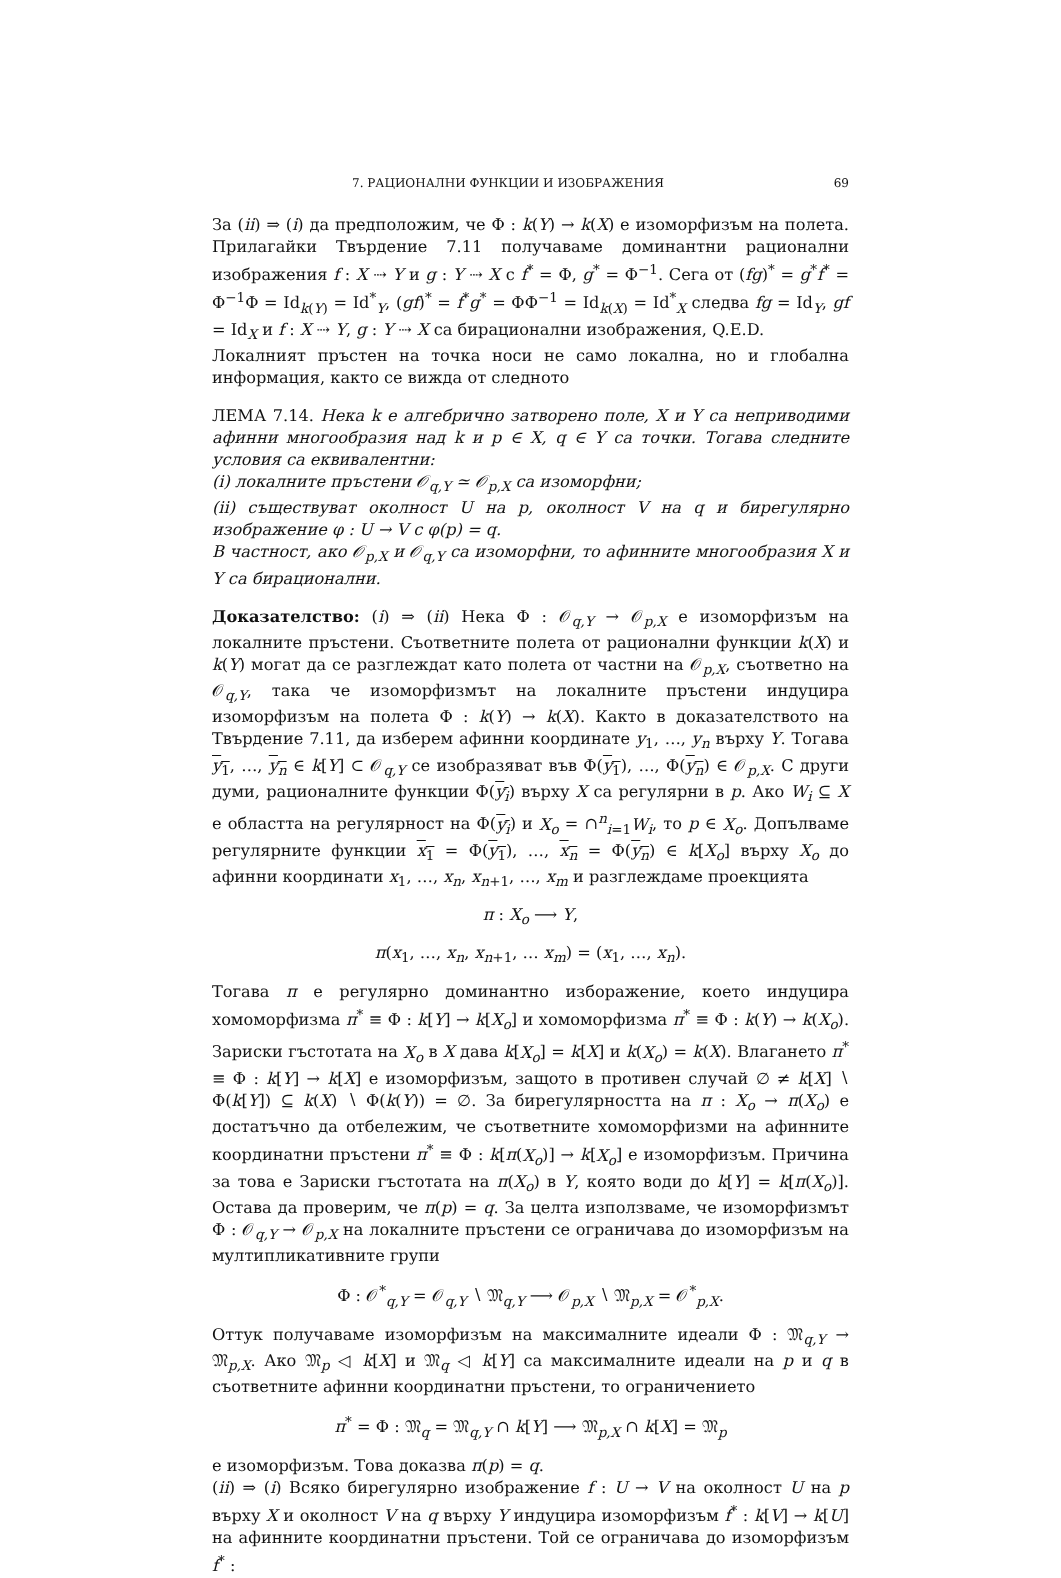7. РАЦИОНАЛНИ ФУНКЦИИ И ИЗОБРАЖЕНИЯ 69
За (ii) ⇒ (i) да предположим, че Φ : k(Y) → k(X) е изоморфизъм на полета. Прилагайки Твърдение 7.11 получаваме доминантни рационални изображения f : X ⇢ Y и g : Y ⇢ X с f<sup>*</sup> = Φ, g<sup>*</sup> = Φ<sup>−1</sup>. Сега от (fg)<sup>*</sup> = g<sup>*</sup>f<sup>*</sup> = Φ<sup>−1</sup>Φ = Id<sub>k(Y)</sub> = Id<sup>*</sup><sub>Y</sub>, (gf)<sup>*</sup> = f<sup>*</sup>g<sup>*</sup> = ΦΦ<sup>−1</sup> = Id<sub>k(X)</sub> = Id<sup>*</sup><sub>X</sub> следва fg = Id<sub>Y</sub>, gf = Id<sub>X</sub> и f : X ⇢ Y, g : Y ⇢ X са бирационални изображения, Q.E.D.
Локалният пръстен на точка носи не само локална, но и глобална информация, както се вижда от следното
ЛЕМА 7.14. Нека k е алгебрично затворено поле, X и Y са неприводими афинни многообразия над k и p ∈ X, q ∈ Y са точки. Тогава следните условия са еквивалентни:
(i) локалните пръстени 𝒪<sub>q,Y</sub> ≃ 𝒪<sub>p,X</sub> са изоморфни;
(ii) съществуват околност U на p, околност V на q и бирегулярно изображение φ : U → V с φ(p) = q.
В частност, ако 𝒪<sub>p,X</sub> и 𝒪<sub>q,Y</sub> са изоморфни, то афинните многообразия X и Y са бирационални.
Доказателство: (i) ⇒ (ii) Нека Φ : 𝒪<sub>q,Y</sub> → 𝒪<sub>p,X</sub> е изоморфизъм на локалните пръстени. Съответните полета от рационални функции k(X) и k(Y) могат да се разглеждат като полета от частни на 𝒪<sub>p,X</sub>, съответно на 𝒪<sub>q,Y</sub>, така че изоморфизмът на локалните пръстени индуцира изоморфизъм на полета Φ : k(Y) → k(X). Както в доказателството на Твърдение 7.11, да изберем афинни координате y<sub>1</sub>, …, y<sub>n</sub> върху Y. Тогава y<sub>1</sub>, …, y<sub>n</sub> ∈ k[Y] ⊂ 𝒪<sub>q,Y</sub> се изобразяват във Φ(y<sub>1</sub>), …, Φ(y<sub>n</sub>) ∈ 𝒪<sub>p,X</sub>. С други думи, рационалните функции Φ(y<sub>i</sub>) върху X са регулярни в p. Ако W<sub>i</sub> ⊆ X е областта на регулярност на Φ(y<sub>i</sub>) и X<sub>o</sub> = ∩<sup>n</sup><sub>i=1</sub>W<sub>i</sub>, то p ∈ X<sub>o</sub>. Допълваме регулярните функции x<sub>1</sub> = Φ(y<sub>1</sub>), …, x<sub>n</sub> = Φ(y<sub>n</sub>) ∈ k[X<sub>o</sub>] върху X<sub>o</sub> до афинни координати x<sub>1</sub>, …, x<sub>n</sub>, x<sub>n+1</sub>, …, x<sub>m</sub> и разглеждаме проекцията
π : X<sub>o</sub> ⟶ Y,
π(x<sub>1</sub>, …, x<sub>n</sub>, x<sub>n+1</sub>, … x<sub>m</sub>) = (x<sub>1</sub>, …, x<sub>n</sub>).
Тогава π е регулярно доминантно избоpажение, което индуцира хомоморфизма π<sup>*</sup> ≡ Φ : k[Y] → k[X<sub>o</sub>] и хомоморфизма π<sup>*</sup> ≡ Φ : k(Y) → k(X<sub>o</sub>). Зариски гъстотата на X<sub>o</sub> в X дава k[X<sub>o</sub>] = k[X] и k(X<sub>o</sub>) = k(X). Влагането π<sup>*</sup> ≡ Φ : k[Y] → k[X] е изоморфизъм, защото в противен случай ∅ ≠ k[X] ∖ Φ(k[Y]) ⊆ k(X) ∖ Φ(k(Y)) = ∅. За бирегулярността на π : X<sub>o</sub> → π(X<sub>o</sub>) е достатъчно да отбележим, че съответните хомоморфизми на афинните координатни пръстени π<sup>*</sup> ≡ Φ : k[π(X<sub>o</sub>)] → k[X<sub>o</sub>] е изоморфизъм. Причина за това е Зариски гъстотата на π(X<sub>o</sub>) в Y, която води до k[Y] = k[π(X<sub>o</sub>)]. Остава да проверим, че π(p) = q. За целта използваме, че изоморфизмът Φ : 𝒪<sub>q,Y</sub> → 𝒪<sub>p,X</sub> на локалните пръстени се ограничава до изоморфизъм на мултипликативните групи
Φ : 𝒪<sup>*</sup><sub>q,Y</sub> = 𝒪<sub>q,Y</sub> ∖ 𝔐<sub>q,Y</sub> ⟶ 𝒪<sub>p,X</sub> ∖ 𝔐<sub>p,X</sub> = 𝒪<sup>*</sup><sub>p,X</sub>.
Оттук получаваме изоморфизъм на максималните идеали Φ : 𝔐<sub>q,Y</sub> → 𝔐<sub>p,X</sub>. Ако 𝔐<sub>p</sub> ◁ k[X] и 𝔐<sub>q</sub> ◁ k[Y] са максималните идеали на p и q в съответните афинни координатни пръстени, то ограничението
π<sup>*</sup> = Φ : 𝔐<sub>q</sub> = 𝔐<sub>q,Y</sub> ∩ k[Y] ⟶ 𝔐<sub>p,X</sub> ∩ k[X] = 𝔐<sub>p</sub>
е изоморфизъм. Това доказва π(p) = q.
(ii) ⇒ (i) Всяко бирегулярно изображение f : U → V на околност U на p върху X и околност V на q върху Y индуцира изоморфизъм f<sup>*</sup> : k[V] → k[U] на афинните координатни пръстени. Той се ограничава до изоморфизъм f<sup>*</sup> :